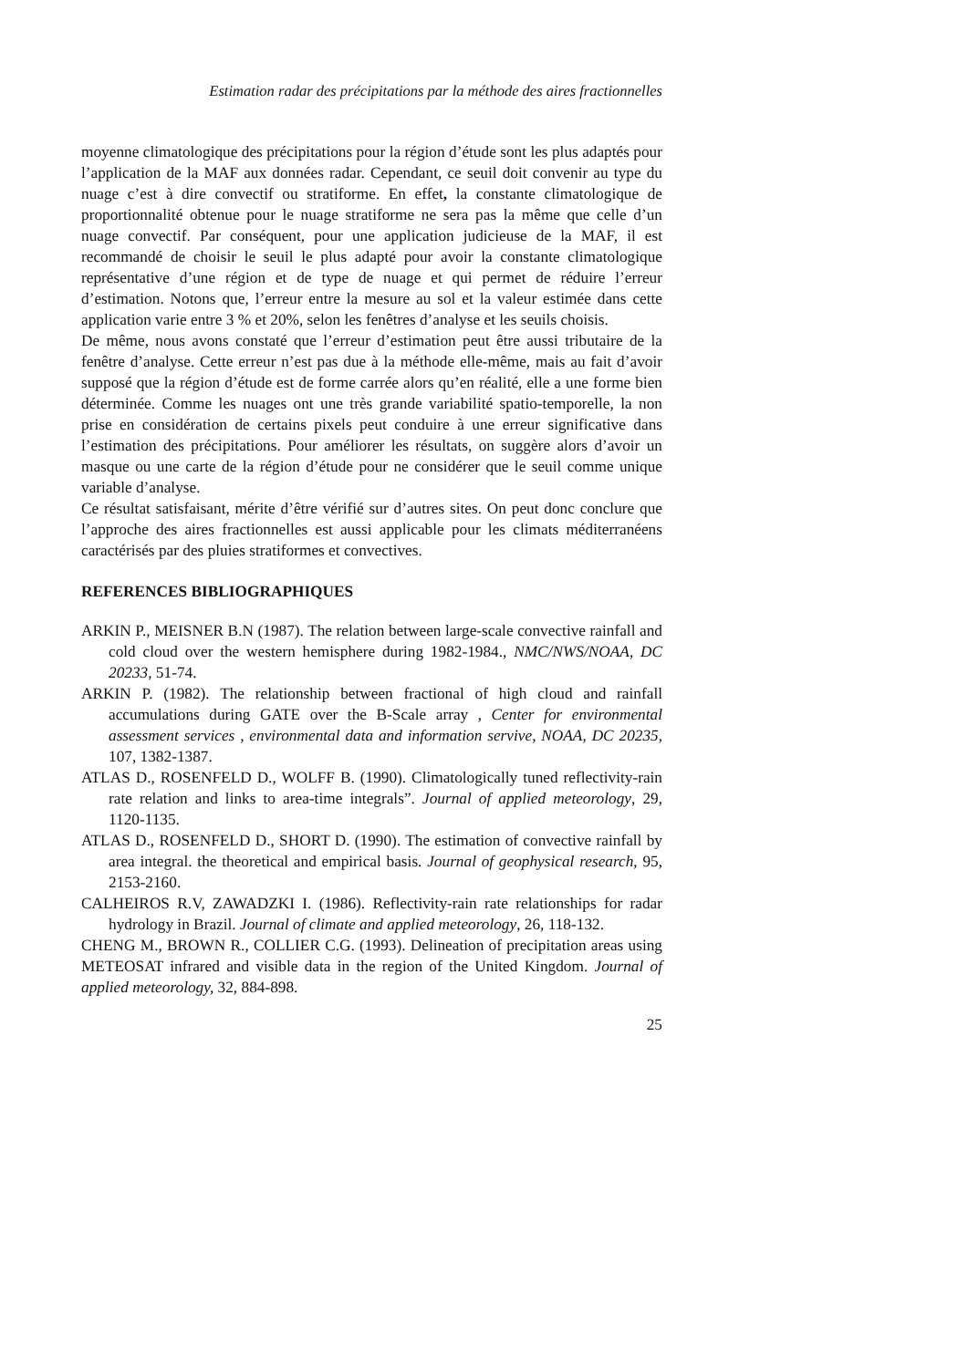Estimation radar des précipitations par la méthode des aires fractionnelles
moyenne climatologique des précipitations pour la région d’étude sont les plus adaptés pour l’application de la MAF aux données radar. Cependant, ce seuil doit convenir au type du nuage c’est à dire convectif ou stratiforme. En effet, la constante climatologique de proportionnalité obtenue pour le nuage stratiforme ne sera pas la même que celle d’un nuage convectif. Par conséquent, pour une application judicieuse de la MAF, il est recommandé de choisir le seuil le plus adapté pour avoir la constante climatologique représentative d’une région et de type de nuage et qui permet de réduire l’erreur d’estimation. Notons que, l’erreur entre la mesure au sol et la valeur estimée dans cette application varie entre 3 % et 20%, selon les fenêtres d’analyse et les seuils choisis.
De même, nous avons constaté que l’erreur d’estimation peut être aussi tributaire de la fenêtre d’analyse. Cette erreur n’est pas due à la méthode elle-même, mais au fait d’avoir supposé que la région d’étude est de forme carrée alors qu’en réalité, elle a une forme bien déterminée. Comme les nuages ont une très grande variabilité spatio-temporelle, la non prise en considération de certains pixels peut conduire à une erreur significative dans l’estimation des précipitations. Pour améliorer les résultats, on suggère alors d’avoir un masque ou une carte de la région d’étude pour ne considérer que le seuil comme unique variable d’analyse.
Ce résultat satisfaisant, mérite d’être vérifié sur d’autres sites. On peut donc conclure que l’approche des aires fractionnelles est aussi applicable pour les climats méditerranéens caractérisés par des pluies stratiformes et convectives.
REFERENCES BIBLIOGRAPHIQUES
ARKIN P., MEISNER B.N (1987). The relation between large-scale convective rainfall and cold cloud over the western hemisphere during 1982-1984., NMC/NWS/NOAA, DC 20233, 51-74.
ARKIN P. (1982). The relationship between fractional of high cloud and rainfall accumulations during GATE over the B-Scale array , Center for environmental assessment services , environmental data and information servive, NOAA, DC 20235, 107, 1382-1387.
ATLAS D., ROSENFELD D., WOLFF B. (1990). Climatologically tuned reflectivity-rain rate relation and links to area-time integrals”. Journal of applied meteorology, 29, 1120-1135.
ATLAS D., ROSENFELD D., SHORT D. (1990). The estimation of convective rainfall by area integral. the theoretical and empirical basis. Journal of geophysical research, 95, 2153-2160.
CALHEIROS R.V, ZAWADZKI I. (1986). Reflectivity-rain rate relationships for radar hydrology in Brazil. Journal of climate and applied meteorology, 26, 118-132.
CHENG M., BROWN R., COLLIER C.G. (1993). Delineation of precipitation areas using METEOSAT infrared and visible data in the region of the United Kingdom. Journal of applied meteorology, 32, 884-898.
25